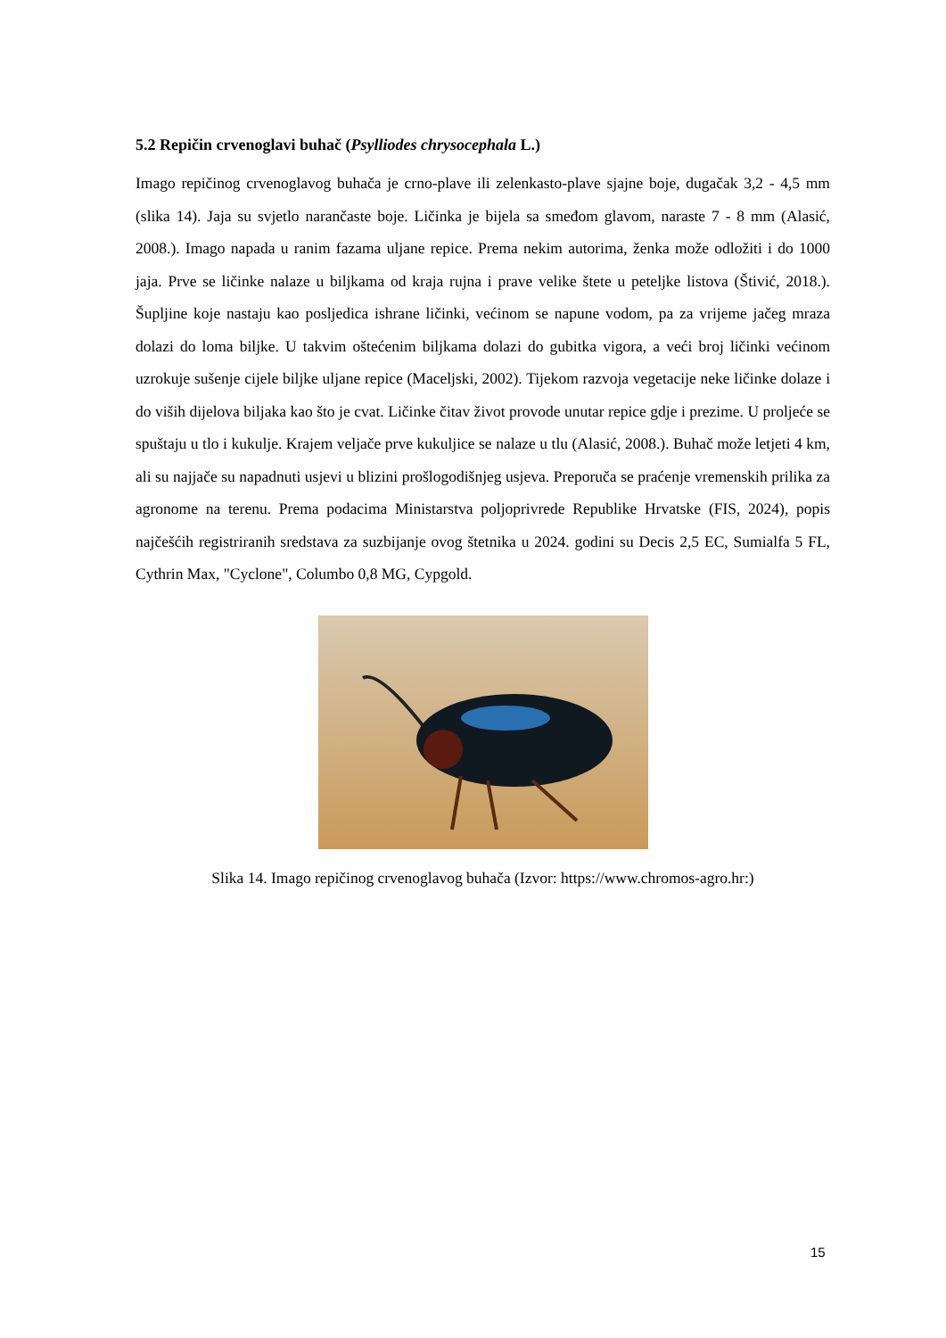5.2 Repičin crvenoglavi buhač (Psylliodes chrysocephala L.)
Imago repičinog crvenoglavog buhača je crno-plave ili zelenkasto-plave sjajne boje, dugačak 3,2 - 4,5 mm (slika 14). Jaja su svjetlo narančaste boje. Ličinka je bijela sa smeđom glavom, naraste 7 - 8 mm (Alasić, 2008.). Imago napada u ranim fazama uljane repice. Prema nekim autorima, ženka može odložiti i do 1000 jaja. Prve se ličinke nalaze u biljkama od kraja rujna i prave velike štete u peteljke listova (Štivić, 2018.). Šupljine koje nastaju kao posljedica ishrane ličinki, većinom se napune vodom, pa za vrijeme jačeg mraza dolazi do loma biljke. U takvim oštećenim biljkama dolazi do gubitka vigora, a veći broj ličinki većinom uzrokuje sušenje cijele biljke uljane repice (Maceljski, 2002). Tijekom razvoja vegetacije neke ličinke dolaze i do viših dijelova biljaka kao što je cvat. Ličinke čitav život provode unutar repice gdje i prezime. U proljeće se spuštaju u tlo i kukulje. Krajem veljače prve kukuljice se nalaze u tlu (Alasić, 2008.). Buhač može letjeti 4 km, ali su najjače su napadnuti usjevi u blizini prošlogodišnjeg usjeva. Preporuča se praćenje vremenskih prilika za agronome na terenu. Prema podacima Ministarstva poljoprivrede Republike Hrvatske (FIS, 2024), popis najčešćih registriranih sredstava za suzbijanje ovog štetnika u 2024. godini su Decis 2,5 EC, Sumialfa 5 FL, Cythrin Max, "Cyclone", Columbo 0,8 MG, Cypgold.
Slika 14. Imago repičinog crvenoglavog buhača (Izvor: https://www.chromos-agro.hr:)
15